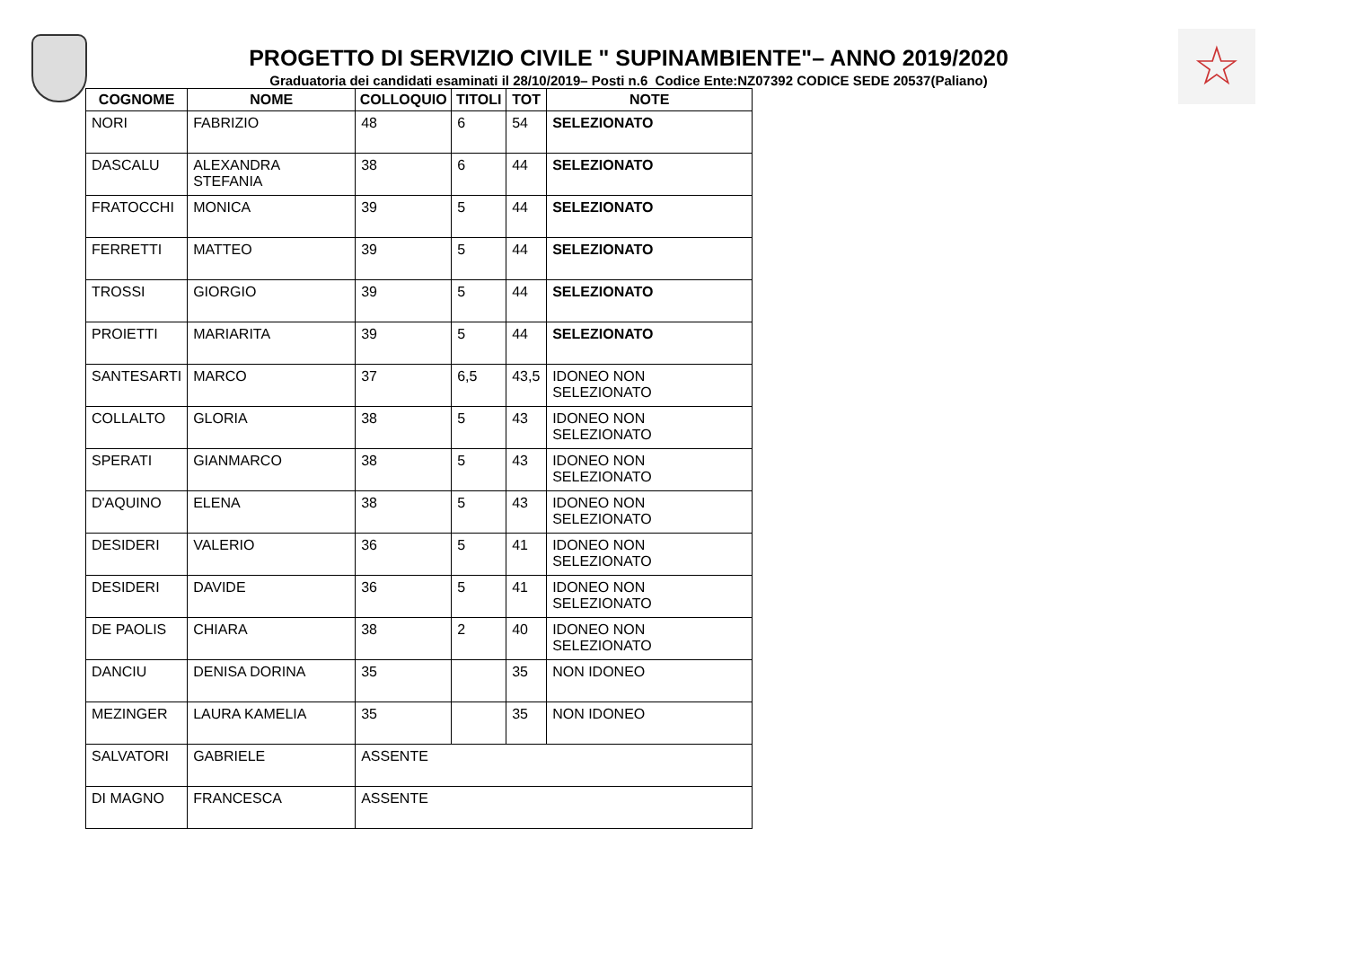☆
PROGETTO DI SERVIZIO CIVILE " SUPINAMBIENTE"– ANNO 2019/2020
Graduatoria dei candidati esaminati il 28/10/2019– Posti n.6 Codice Ente:NZ07392 CODICE SEDE 20537(Paliano)
| COGNOME | NOME | COLLOQUIO | TITOLI | TOT | NOTE |
| --- | --- | --- | --- | --- | --- |
| NORI | FABRIZIO | 48 | 6 | 54 | SELEZIONATO |
| DASCALU | ALEXANDRA STEFANIA | 38 | 6 | 44 | SELEZIONATO |
| FRATOCCHI | MONICA | 39 | 5 | 44 | SELEZIONATO |
| FERRETTI | MATTEO | 39 | 5 | 44 | SELEZIONATO |
| TROSSI | GIORGIO | 39 | 5 | 44 | SELEZIONATO |
| PROIETTI | MARIARITA | 39 | 5 | 44 | SELEZIONATO |
| SANTESARTI | MARCO | 37 | 6,5 | 43,5 | IDONEO NON SELEZIONATO |
| COLLALTO | GLORIA | 38 | 5 | 43 | IDONEO NON SELEZIONATO |
| SPERATI | GIANMARCO | 38 | 5 | 43 | IDONEO NON SELEZIONATO |
| D'AQUINO | ELENA | 38 | 5 | 43 | IDONEO NON SELEZIONATO |
| DESIDERI | VALERIO | 36 | 5 | 41 | IDONEO NON SELEZIONATO |
| DESIDERI | DAVIDE | 36 | 5 | 41 | IDONEO NON SELEZIONATO |
| DE PAOLIS | CHIARA | 38 | 2 | 40 | IDONEO NON SELEZIONATO |
| DANCIU | DENISA DORINA | 35 | | 35 | NON IDONEO |
| MEZINGER | LAURA KAMELIA | 35 | | 35 | NON IDONEO |
| SALVATORI | GABRIELE | ASSENTE | | | |
| DI MAGNO | FRANCESCA | ASSENTE | | | |